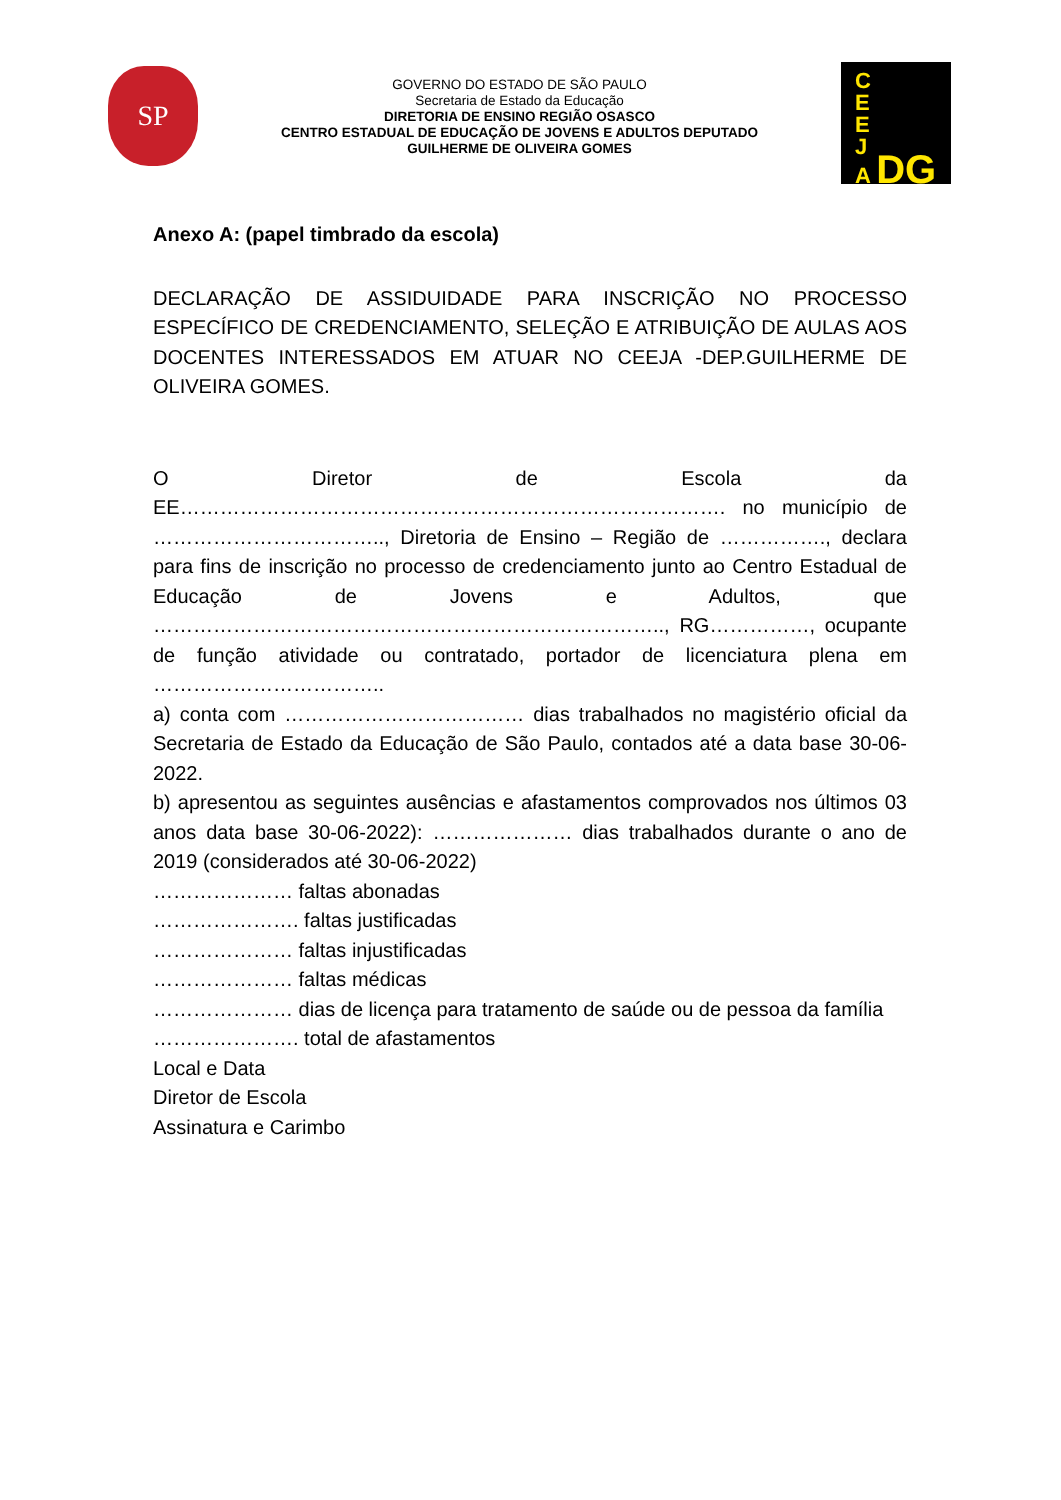SP
GOVERNO DO ESTADO DE SÃO PAULO
Secretaria de Estado da Educação
DIRETORIA DE ENSINO REGIÃO OSASCO
CENTRO ESTADUAL DE EDUCAÇÃO DE JOVENS E ADULTOS DEPUTADO
GUILHERME DE OLIVEIRA GOMES
C
E
E
J
A DG
Anexo A: (papel timbrado da escola)
DECLARAÇÃO DE ASSIDUIDADE PARA INSCRIÇÃO NO PROCESSO ESPECÍFICO DE CREDENCIAMENTO, SELEÇÃO E ATRIBUIÇÃO DE AULAS AOS DOCENTES INTERESSADOS EM ATUAR NO CEEJA -DEP.GUILHERME DE OLIVEIRA GOMES.
O Diretor de Escola da EE………………………………………………………………………. no município de …………………………….., Diretoria de Ensino – Região de ……………., declara para fins de inscrição no processo de credenciamento junto ao Centro Estadual de Educação de Jovens e Adultos, que ………………………………………………………………….., RG……………, ocupante de função atividade ou contratado, portador de licenciatura plena em ……………………………..
a) conta com ……………………………… dias trabalhados no magistério oficial da Secretaria de Estado da Educação de São Paulo, contados até a data base 30-06-2022.
b) apresentou as seguintes ausências e afastamentos comprovados nos últimos 03 anos data base 30-06-2022): ………………… dias trabalhados durante o ano de 2019 (considerados até 30-06-2022)
………………… faltas abonadas
…………………. faltas justificadas
………………… faltas injustificadas
………………… faltas médicas
………………… dias de licença para tratamento de saúde ou de pessoa da família
…………………. total de afastamentos
Local e Data
Diretor de Escola
Assinatura e Carimbo